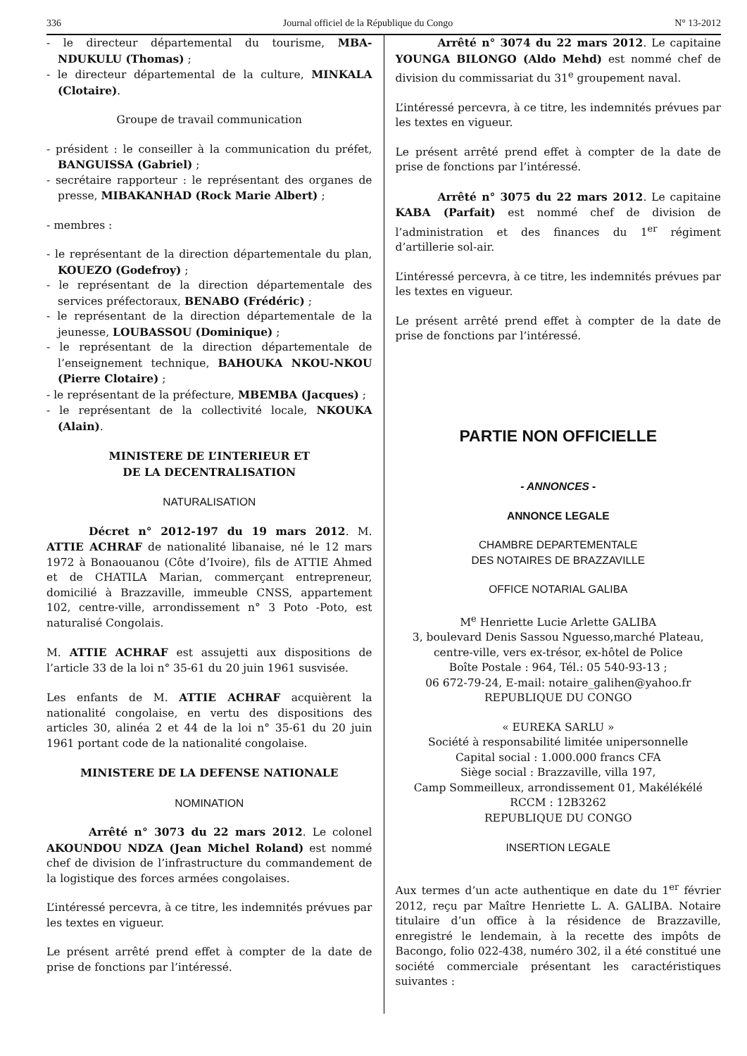336 Journal officiel de la République du Congo N° 13-2012
- le directeur départemental du tourisme, MBA-NDUKULU (Thomas) ;
- le directeur départemental de la culture, MINKALA (Clotaire).
Groupe de travail communication
- président : le conseiller à la communication du préfet, BANGUISSA (Gabriel) ;
- secrétaire rapporteur : le représentant des organes de presse, MIBAKANHAD (Rock Marie Albert) ;
- membres :
- le représentant de la direction départementale du plan, KOUEZO (Godefroy) ;
- le représentant de la direction départementale des services préfectoraux, BENABO (Frédéric) ;
- le représentant de la direction départementale de la jeunesse, LOUBASSOU (Dominique) ;
- le représentant de la direction départementale de l’enseignement technique, BAHOUKA NKOU-NKOU (Pierre Clotaire) ;
- le représentant de la préfecture, MBEMBA (Jacques) ;
- le représentant de la collectivité locale, NKOUKA (Alain).
MINISTERE DE L’INTERIEUR ET
DE LA DECENTRALISATION
NATURALISATION
Décret n° 2012-197 du 19 mars 2012. M. ATTIE ACHRAF de nationalité libanaise, né le 12 mars 1972 à Bonaouanou (Côte d’Ivoire), fils de ATTIE Ahmed et de CHATILA Marian, commerçant entrepreneur, domicilié à Brazzaville, immeuble CNSS, appartement 102, centre-ville, arrondissement n° 3 Poto -Poto, est naturalisé Congolais.
M. ATTIE ACHRAF est assujetti aux dispositions de l’article 33 de la loi n° 35-61 du 20 juin 1961 susvisée.
Les enfants de M. ATTIE ACHRAF acquièrent la nationalité congolaise, en vertu des dispositions des articles 30, alinéa 2 et 44 de la loi n° 35-61 du 20 juin 1961 portant code de la nationalité congolaise.
MINISTERE DE LA DEFENSE NATIONALE
NOMINATION
Arrêté n° 3073 du 22 mars 2012. Le colonel AKOUNDOU NDZA (Jean Michel Roland) est nommé chef de division de l’infrastructure du commandement de la logistique des forces armées congolaises.
L’intéressé percevra, à ce titre, les indemnités prévues par les textes en vigueur.
Le présent arrêté prend effet à compter de la date de prise de fonctions par l’intéressé.
Arrêté n° 3074 du 22 mars 2012. Le capitaine YOUNGA BILONGO (Aldo Mehd) est nommé chef de division du commissariat du 31<sup>e</sup> groupement naval.
L’intéressé percevra, à ce titre, les indemnités prévues par les textes en vigueur.
Le présent arrêté prend effet à compter de la date de prise de fonctions par l’intéressé.
Arrêté n° 3075 du 22 mars 2012. Le capitaine KABA (Parfait) est nommé chef de division de l’administration et des finances du 1<sup>er</sup> régiment d’artillerie sol-air.
L’intéressé percevra, à ce titre, les indemnités prévues par les textes en vigueur.
Le présent arrêté prend effet à compter de la date de prise de fonctions par l’intéressé.
PARTIE NON OFFICIELLE
- ANNONCES -
ANNONCE LEGALE
CHAMBRE DEPARTEMENTALE
DES NOTAIRES DE BRAZZAVILLE
OFFICE NOTARIAL GALIBA
M<sup>e</sup> Henriette Lucie Arlette GALIBA
3, boulevard Denis Sassou Nguesso,marché Plateau, centre-ville, vers ex-trésor, ex-hôtel de Police
Boîte Postale : 964, Tél.: 05 540-93-13 ;
06 672-79-24, E-mail: notaire_galihen@yahoo.fr
REPUBLIQUE DU CONGO
« EUREKA SARLU »
Société à responsabilité limitée unipersonnelle
Capital social : 1.000.000 francs CFA
Siège social : Brazzaville, villa 197,
Camp Sommeilleux, arrondissement 01, Makélékélé
RCCM : 12B3262
REPUBLIQUE DU CONGO
INSERTION LEGALE
Aux termes d’un acte authentique en date du 1<sup>er</sup> février 2012, reçu par Maître Henriette L. A. GALIBA. Notaire titulaire d’un office à la résidence de Brazzaville, enregistré le lendemain, à la recette des impôts de Bacongo, folio 022-438, numéro 302, il a été constitué une société commerciale présentant les caractéristiques suivantes :